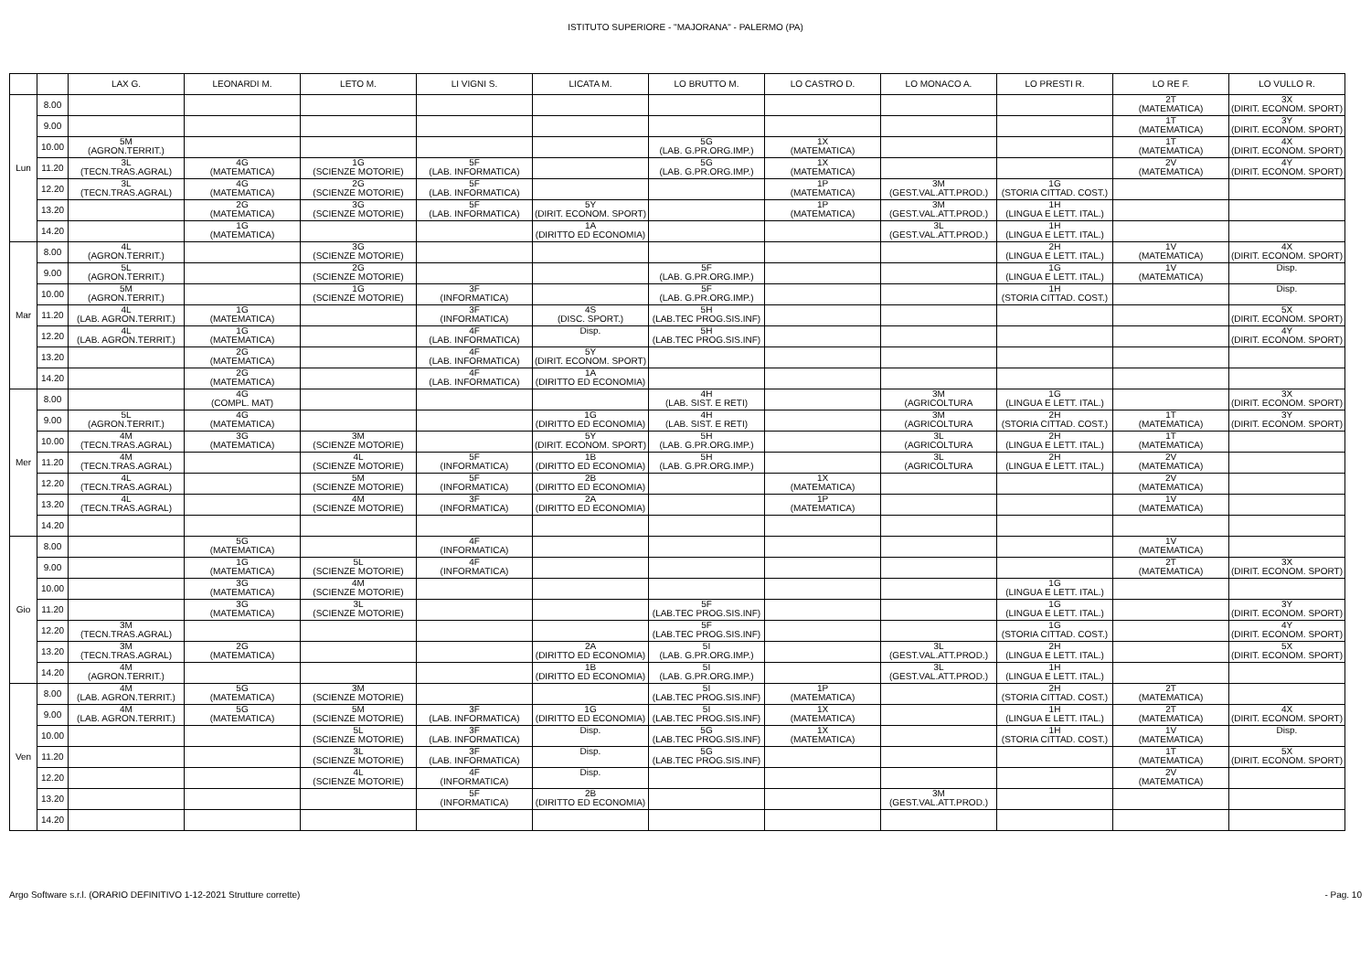ISTITUTO SUPERIORE - "MAJORANA" - PALERMO (PA)
| | | LAX G. | LEONARDI M. | LETO M. | LI VIGNI S. | LICATA M. | LO BRUTTO M. | LO CASTRO D. | LO MONACO A. | LO PRESTI R. | LO RE F. | LO VULLO R. |
| --- | --- | --- | --- | --- | --- | --- | --- | --- | --- | --- | --- | --- |
| Lun | 8.00 | | | | | | | | | | 2T (MATEMATICA) | 3X (DIRIT. ECONOM. SPORT) |
| | 9.00 | | | | | | | | | | 1T (MATEMATICA) | 3Y (DIRIT. ECONOM. SPORT) |
| | 10.00 | 5M (AGRON.TERRIT.) | | | | | 5G (LAB. G.PR.ORG.IMP.) | 1X (MATEMATICA) | | | 1T (MATEMATICA) | 4X (DIRIT. ECONOM. SPORT) |
| | 11.20 | 3L (TECN.TRAS.AGRAL) | 4G (MATEMATICA) | 1G (SCIENZE MOTORIE) | 5F (LAB. INFORMATICA) | | 5G (LAB. G.PR.ORG.IMP.) | 1X (MATEMATICA) | | | 2V (MATEMATICA) | 4Y (DIRIT. ECONOM. SPORT) |
| | 12.20 | 3L (TECN.TRAS.AGRAL) | 4G (MATEMATICA) | 2G (SCIENZE MOTORIE) | 5F (LAB. INFORMATICA) | | | 1P (MATEMATICA) | 3M (GEST.VAL.ATT.PROD.) | 1G (STORIA CITTAD. COST.) | | |
| | 13.20 | | 2G (MATEMATICA) | 3G (SCIENZE MOTORIE) | 5F (LAB. INFORMATICA) | 5Y (DIRIT. ECONOM. SPORT) | | 1P (MATEMATICA) | 3M (GEST.VAL.ATT.PROD.) | 1H (LINGUA E LETT. ITAL.) | | |
| | 14.20 | | 1G (MATEMATICA) | | | 1A (DIRITTO ED ECONOMIA) | | | 3L (GEST.VAL.ATT.PROD.) | 1H (LINGUA E LETT. ITAL.) | | |
| Mar | 8.00 | 4L (AGRON.TERRIT.) | | 3G (SCIENZE MOTORIE) | | | | | | 2H (LINGUA E LETT. ITAL.) | 1V (MATEMATICA) | 4X (DIRIT. ECONOM. SPORT) |
| | 9.00 | 5L (AGRON.TERRIT.) | | 2G (SCIENZE MOTORIE) | | | 5F (LAB. G.PR.ORG.IMP.) | | | 1G (LINGUA E LETT. ITAL.) | 1V (MATEMATICA) | Disp. |
| | 10.00 | 5M (AGRON.TERRIT.) | | 1G (SCIENZE MOTORIE) | 3F (INFORMATICA) | | 5F (LAB. G.PR.ORG.IMP.) | | | 1H (STORIA CITTAD. COST.) | | Disp. |
| | 11.20 | 4L (LAB. AGRON.TERRIT.) | 1G (MATEMATICA) | | 3F (INFORMATICA) | 4S (DISC. SPORT.) | 5H (LAB.TEC PROG.SIS.INF) | | | | | 5X (DIRIT. ECONOM. SPORT) |
| | 12.20 | 4L (LAB. AGRON.TERRIT.) | 1G (MATEMATICA) | | 4F (LAB. INFORMATICA) | Disp. | 5H (LAB.TEC PROG.SIS.INF) | | | | | 4Y (DIRIT. ECONOM. SPORT) |
| | 13.20 | | 2G (MATEMATICA) | | 4F (LAB. INFORMATICA) | 5Y (DIRIT. ECONOM. SPORT) | | | | | | |
| | 14.20 | | 2G (MATEMATICA) | | 4F (LAB. INFORMATICA) | 1A (DIRITTO ED ECONOMIA) | | | | | | |
| Mer | 8.00 | | 4G (COMPL. MAT) | | | | 4H (LAB. SIST. E RETI) | | 3M (AGRICOLTURA | 1G (LINGUA E LETT. ITAL.) | | 3X (DIRIT. ECONOM. SPORT) |
| | 9.00 | 5L (AGRON.TERRIT.) | 4G (MATEMATICA) | | | 1G (DIRITTO ED ECONOMIA) | 4H (LAB. SIST. E RETI) | | 3M (AGRICOLTURA | 2H (STORIA CITTAD. COST.) | 1T (MATEMATICA) | 3Y (DIRIT. ECONOM. SPORT) |
| | 10.00 | 4M (TECN.TRAS.AGRAL) | 3G (MATEMATICA) | 3M (SCIENZE MOTORIE) | | 5Y (DIRIT. ECONOM. SPORT) | 5H (LAB. G.PR.ORG.IMP.) | | 3L (AGRICOLTURA | 2H (LINGUA E LETT. ITAL.) | 1T (MATEMATICA) | |
| | 11.20 | 4M (TECN.TRAS.AGRAL) | | 4L (SCIENZE MOTORIE) | 5F (INFORMATICA) | 1B (DIRITTO ED ECONOMIA) | 5H (LAB. G.PR.ORG.IMP.) | | 3L (AGRICOLTURA | 2H (LINGUA E LETT. ITAL.) | 2V (MATEMATICA) | |
| | 12.20 | 4L (TECN.TRAS.AGRAL) | | 5M (SCIENZE MOTORIE) | 5F (INFORMATICA) | 2B (DIRITTO ED ECONOMIA) | | 1X (MATEMATICA) | | | 2V (MATEMATICA) | |
| | 13.20 | 4L (TECN.TRAS.AGRAL) | | 4M (SCIENZE MOTORIE) | 3F (INFORMATICA) | 2A (DIRITTO ED ECONOMIA) | | 1P (MATEMATICA) | | | 1V (MATEMATICA) | |
| | 14.20 | | | | | | | | | | | |
| Gio | 8.00 | | 5G (MATEMATICA) | | 4F (INFORMATICA) | | | | | | 1V (MATEMATICA) | |
| | 9.00 | | 1G (MATEMATICA) | 5L (SCIENZE MOTORIE) | 4F (INFORMATICA) | | | | | | 2T (MATEMATICA) | 3X (DIRIT. ECONOM. SPORT) |
| | 10.00 | | 3G (MATEMATICA) | 4M (SCIENZE MOTORIE) | | | | | | 1G (LINGUA E LETT. ITAL.) | | |
| | 11.20 | | 3G (MATEMATICA) | 3L (SCIENZE MOTORIE) | | | 5F (LAB.TEC PROG.SIS.INF) | | | 1G (LINGUA E LETT. ITAL.) | | 3Y (DIRIT. ECONOM. SPORT) |
| | 12.20 | 3M (TECN.TRAS.AGRAL) | | | | | 5F (LAB.TEC PROG.SIS.INF) | | | 1G (STORIA CITTAD. COST.) | | 4Y (DIRIT. ECONOM. SPORT) |
| | 13.20 | 3M (TECN.TRAS.AGRAL) | 2G (MATEMATICA) | | | 2A (DIRITTO ED ECONOMIA) | 5I (LAB. G.PR.ORG.IMP.) | | 3L (GEST.VAL.ATT.PROD.) | 2H (LINGUA E LETT. ITAL.) | | 5X (DIRIT. ECONOM. SPORT) |
| | 14.20 | 4M (AGRON.TERRIT.) | | | | 1B (DIRITTO ED ECONOMIA) | 5I (LAB. G.PR.ORG.IMP.) | | 3L (GEST.VAL.ATT.PROD.) | 1H (LINGUA E LETT. ITAL.) | | |
| Ven | 8.00 | 4M (LAB. AGRON.TERRIT.) | 5G (MATEMATICA) | 3M (SCIENZE MOTORIE) | | | 5I (LAB.TEC PROG.SIS.INF) | 1P (MATEMATICA) | | 2H (STORIA CITTAD. COST.) | 2T (MATEMATICA) | |
| | 9.00 | 4M (LAB. AGRON.TERRIT.) | 5G (MATEMATICA) | 5M (SCIENZE MOTORIE) | 3F (LAB. INFORMATICA) | 1G (DIRITTO ED ECONOMIA) | 5I (LAB.TEC PROG.SIS.INF) | 1X (MATEMATICA) | | 1H (LINGUA E LETT. ITAL.) | 2T (MATEMATICA) | 4X (DIRIT. ECONOM. SPORT) |
| | 10.00 | | | 5L (SCIENZE MOTORIE) | 3F (LAB. INFORMATICA) | Disp. | 5G (LAB.TEC PROG.SIS.INF) | 1X (MATEMATICA) | | 1H (STORIA CITTAD. COST.) | 1V (MATEMATICA) | Disp. |
| | 11.20 | | | 3L (SCIENZE MOTORIE) | 3F (LAB. INFORMATICA) | Disp. | 5G (LAB.TEC PROG.SIS.INF) | | | | 1T (MATEMATICA) | 5X (DIRIT. ECONOM. SPORT) |
| | 12.20 | | | 4L (SCIENZE MOTORIE) | 4F (INFORMATICA) | Disp. | | | | | 2V (MATEMATICA) | |
| | 13.20 | | | | 5F (INFORMATICA) | 2B (DIRITTO ED ECONOMIA) | | | 3M (GEST.VAL.ATT.PROD.) | | | |
| | 14.20 | | | | | | | | | | | |
Argo Software s.r.l. (ORARIO DEFINITIVO 1-12-2021 Strutture corrette) - Pag. 10